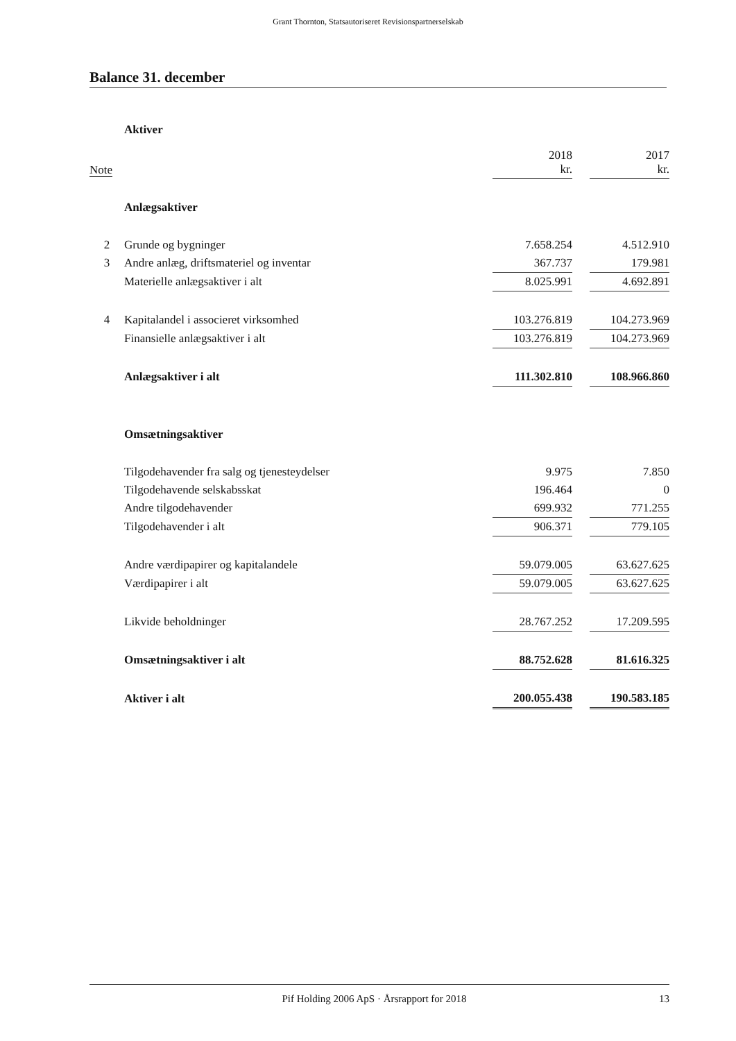Grant Thornton, Statsautoriseret Revisionspartnerselskab
Balance 31. december
| | Aktiver | | | |
| Note | | 2018 kr. | | 2017 kr. |
| | Anlægsaktiver | | | |
| 2 | Grunde og bygninger | 7.658.254 | | 4.512.910 |
| 3 | Andre anlæg, driftsmateriel og inventar | 367.737 | | 179.981 |
| | Materielle anlægsaktiver i alt | 8.025.991 | | 4.692.891 |
| 4 | Kapitalandel i associeret virksomhed | 103.276.819 | | 104.273.969 |
| | Finansielle anlægsaktiver i alt | 103.276.819 | | 104.273.969 |
| | Anlægsaktiver i alt | 111.302.810 | | 108.966.860 |
| | Omsætningsaktiver | | | |
| | Tilgodehavender fra salg og tjenesteydelser | 9.975 | | 7.850 |
| | Tilgodehavende selskabsskat | 196.464 | | 0 |
| | Andre tilgodehavender | 699.932 | | 771.255 |
| | Tilgodehavender i alt | 906.371 | | 779.105 |
| | Andre værdipapirer og kapitalandele | 59.079.005 | | 63.627.625 |
| | Værdipapirer i alt | 59.079.005 | | 63.627.625 |
| | Likvide beholdninger | 28.767.252 | | 17.209.595 |
| | Omsætningsaktiver i alt | 88.752.628 | | 81.616.325 |
| | Aktiver i alt | 200.055.438 | | 190.583.185 |
Pif Holding 2006 ApS · Årsrapport for 2018
13